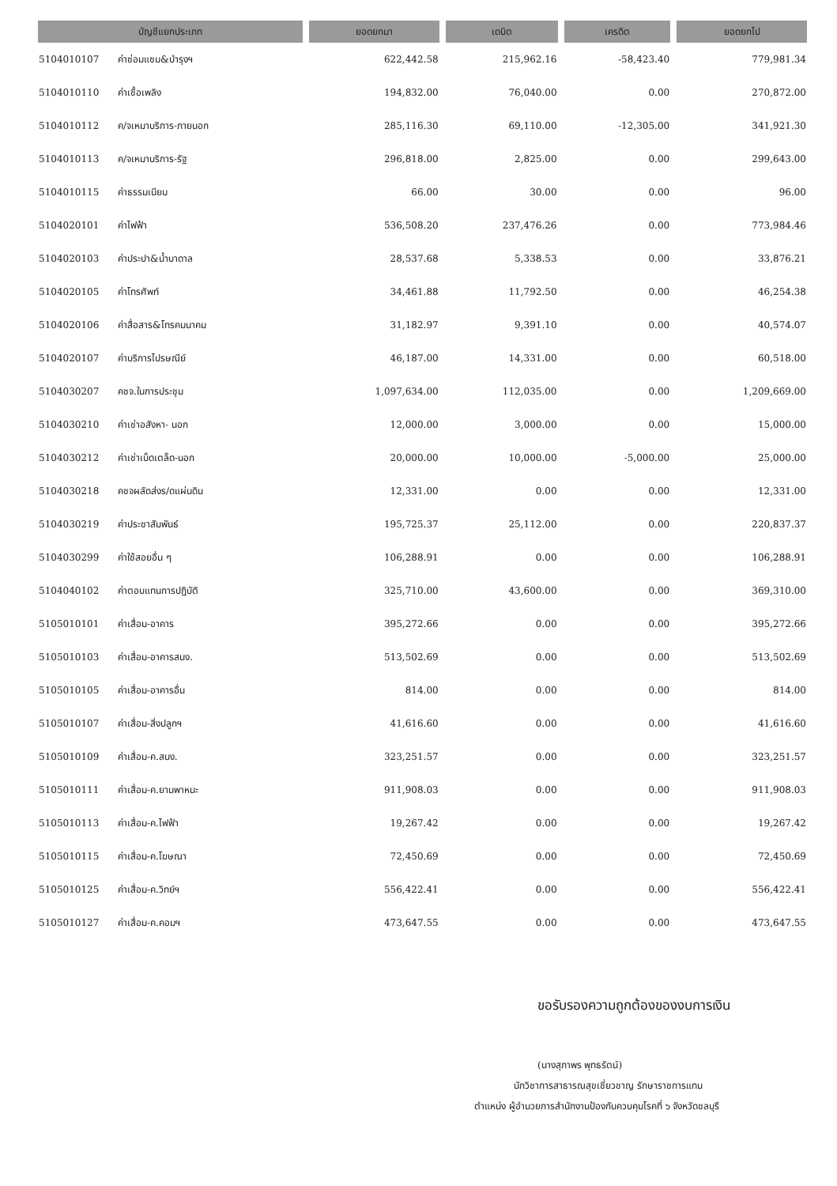| บัญชีแยกประเภท | | ยอดยกมา | เดบิต | เครดิต | ยอดยกไป |
| --- | --- | --- | --- | --- | --- |
| 5104010107 | ค่าซ่อมแซม&บำรุงฯ | 622,442.58 | 215,962.16 | -58,423.40 | 779,981.34 |
| 5104010110 | ค่าเชื้อเพลิง | 194,832.00 | 76,040.00 | 0.00 | 270,872.00 |
| 5104010112 | ค/จเหมาบริการ-ภายนอก | 285,116.30 | 69,110.00 | -12,305.00 | 341,921.30 |
| 5104010113 | ค/จเหมาบริการ-รัฐ | 296,818.00 | 2,825.00 | 0.00 | 299,643.00 |
| 5104010115 | ค่าธรรมเนียม | 66.00 | 30.00 | 0.00 | 96.00 |
| 5104020101 | ค่าไฟฟ้า | 536,508.20 | 237,476.26 | 0.00 | 773,984.46 |
| 5104020103 | ค่าประปา&น้ำบาดาล | 28,537.68 | 5,338.53 | 0.00 | 33,876.21 |
| 5104020105 | ค่าโทรศัพท์ | 34,461.88 | 11,792.50 | 0.00 | 46,254.38 |
| 5104020106 | ค่าสื่อสาร&โทรคมนาคม | 31,182.97 | 9,391.10 | 0.00 | 40,574.07 |
| 5104020107 | ค่าบริการไปรษณีย์ | 46,187.00 | 14,331.00 | 0.00 | 60,518.00 |
| 5104030207 | คชจ.ในการประชุม | 1,097,634.00 | 112,035.00 | 0.00 | 1,209,669.00 |
| 5104030210 | ค่าเช่าอสังหา- นอก | 12,000.00 | 3,000.00 | 0.00 | 15,000.00 |
| 5104030212 | ค่าเช่าเบ็ดเตล็ด-นอก | 20,000.00 | 10,000.00 | -5,000.00 | 25,000.00 |
| 5104030218 | คชจผลัดส่งร/ดแผ่นดิน | 12,331.00 | 0.00 | 0.00 | 12,331.00 |
| 5104030219 | ค่าประชาสัมพันธ์ | 195,725.37 | 25,112.00 | 0.00 | 220,837.37 |
| 5104030299 | ค่าใช้สอยอื่น ๆ | 106,288.91 | 0.00 | 0.00 | 106,288.91 |
| 5104040102 | ค่าตอบแทนการปฏิบัติ | 325,710.00 | 43,600.00 | 0.00 | 369,310.00 |
| 5105010101 | ค่าเสื่อม-อาคาร | 395,272.66 | 0.00 | 0.00 | 395,272.66 |
| 5105010103 | ค่าเสื่อม-อาคารสนง. | 513,502.69 | 0.00 | 0.00 | 513,502.69 |
| 5105010105 | ค่าเสื่อม-อาคารอื่น | 814.00 | 0.00 | 0.00 | 814.00 |
| 5105010107 | ค่าเสื่อม-สิ่งปลูกฯ | 41,616.60 | 0.00 | 0.00 | 41,616.60 |
| 5105010109 | ค่าเสื่อม-ค.สนง. | 323,251.57 | 0.00 | 0.00 | 323,251.57 |
| 5105010111 | ค่าเสื่อม-ค.ยานพาหนะ | 911,908.03 | 0.00 | 0.00 | 911,908.03 |
| 5105010113 | ค่าเสื่อม-ค.ไฟฟ้า | 19,267.42 | 0.00 | 0.00 | 19,267.42 |
| 5105010115 | ค่าเสื่อม-ค.โฆษณา | 72,450.69 | 0.00 | 0.00 | 72,450.69 |
| 5105010125 | ค่าเสื่อม-ค.วิทย์ฯ | 556,422.41 | 0.00 | 0.00 | 556,422.41 |
| 5105010127 | ค่าเสื่อม-ค.คอมฯ | 473,647.55 | 0.00 | 0.00 | 473,647.55 |
ขอรับรองความถูกต้องของงบการเงิน
(นางสุภาพร พุทธรัตน์)
นักวิชาการสาธารณสุขเชี่ยวชาญ รักษาราชการแทน
ตำแหน่ง ผู้อำนวยการสำนักงานป้องกันควบคุมโรคที่ ๖ จังหวัดชลบุรี